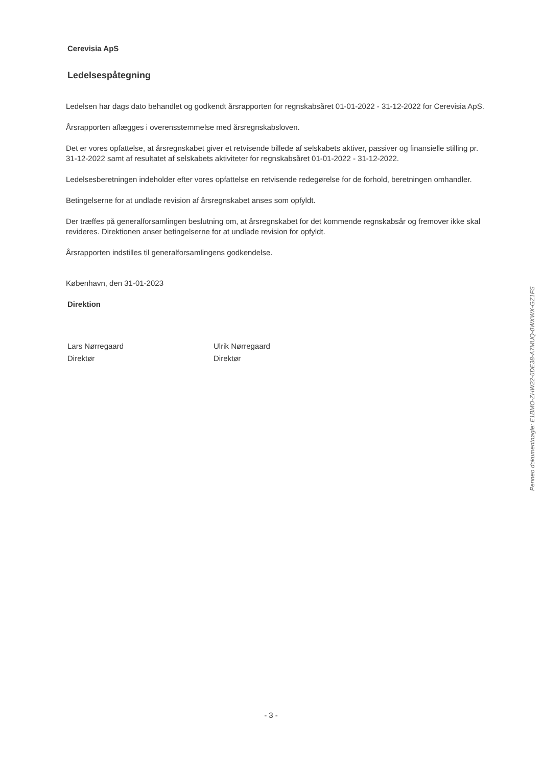Cerevisia ApS
Ledelsespåtegning
Ledelsen har dags dato behandlet og godkendt årsrapporten for regnskabsåret 01-01-2022 - 31-12-2022 for Cerevisia ApS.
Årsrapporten aflægges i overensstemmelse med årsregnskabsloven.
Det er vores opfattelse, at årsregnskabet giver et retvisende billede af selskabets aktiver, passiver og finansielle stilling pr. 31-12-2022 samt af resultatet af selskabets aktiviteter for regnskabsåret 01-01-2022 - 31-12-2022.
Ledelsesberetningen indeholder efter vores opfattelse en retvisende redegørelse for de forhold, beretningen omhandler.
Betingelserne for at undlade revision af årsregnskabet anses som opfyldt.
Der træffes på generalforsamlingen beslutning om, at årsregnskabet for det kommende regnskabsår og fremover ikke skal revideres. Direktionen anser betingelserne for at undlade revision for opfyldt.
Årsrapporten indstilles til generalforsamlingens godkendelse.
København, den 31-01-2023
Direktion
Lars Nørregaard
Direktør
Ulrik Nørregaard
Direktør
Penneo dokumentnøgle: E1BMO-ZHW22-6DE38-A7MUQ-0WXWX-GZ1FS
- 3 -